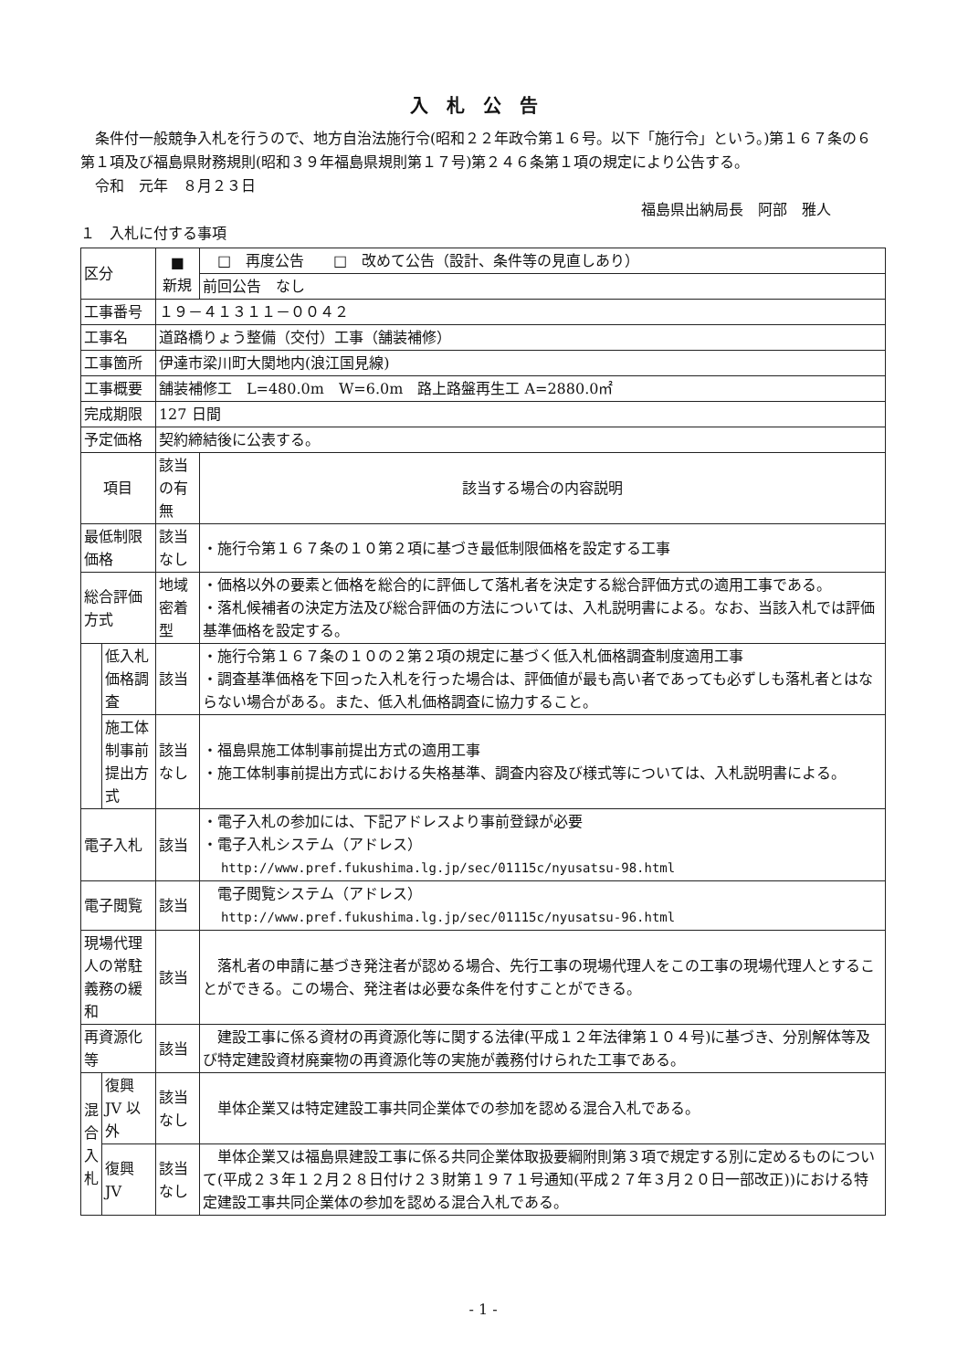入札公告
　条件付一般競争入札を行うので、地方自治法施行令(昭和２２年政令第１６号。以下「施行令」という。)第１６７条の６第１項及び福島県財務規則(昭和３９年福島県規則第１７号)第２４６条第１項の規定により公告する。
　令和　元年　８月２３日
福島県出納局長　阿部　雅人
１　入札に付する事項
| 区分 | | ■ 新規 | □ 再度公告 □ 改めて公告（設計、条件等の見直しあり） |
| | | | 前回公告 なし |
| 工事番号 | | １９－４１３１１－００４２ | |
| 工事名 | | 道路橋りょう整備（交付）工事（舗装補修） | |
| 工事箇所 | | 伊達市梁川町大関地内(浪江国見線) | |
| 工事概要 | | 舗装補修工 L=480.0m W=6.0m 路上路盤再生工 A=2880.0㎡ | |
| 完成期限 | | 127 日間 | |
| 予定価格 | | 契約締結後に公表する。 | |
| 項目 | | 該当の有無 | 該当する場合の内容説明 |
| 最低制限価格 | | 該当なし | ・施行令第１６７条の１０第２項に基づき最低制限価格を設定する工事 |
| 総合評価方式 | | 地域密着型 | ・価格以外の要素と価格を総合的に評価して落札者を決定する総合評価方式の適用工事である。 ・落札候補者の決定方法及び総合評価の方法については、入札説明書による。なお、当該入札では評価基準価格を設定する。 |
| | 低入札価格調査 | 該当 | ・施行令第１６７条の１０の２第２項の規定に基づく低入札価格調査制度適用工事 ・調査基準価格を下回った入札を行った場合は、評価値が最も高い者であっても必ずしも落札者とはならない場合がある。また、低入札価格調査に協力すること。 |
| | 施工体制事前提出方式 | 該当なし | ・福島県施工体制事前提出方式の適用工事 ・施工体制事前提出方式における失格基準、調査内容及び様式等については、入札説明書による。 |
| 電子入札 | | 該当 | ・電子入札の参加には、下記アドレスより事前登録が必要 ・電子入札システム（アドレス） http://www.pref.fukushima.lg.jp/sec/01115c/nyusatsu-98.html |
| 電子閲覧 | | 該当 | 電子閲覧システム（アドレス） http://www.pref.fukushima.lg.jp/sec/01115c/nyusatsu-96.html |
| 現場代理人の常駐義務の緩和 | | 該当 | 落札者の申請に基づき発注者が認める場合、先行工事の現場代理人をこの工事の現場代理人とすることができる。この場合、発注者は必要な条件を付すことができる。 |
| 再資源化等 | | 該当 | 建設工事に係る資材の再資源化等に関する法律(平成１２年法律第１０４号)に基づき、分別解体等及び特定建設資材廃棄物の再資源化等の実施が義務付けられた工事である。 |
| 混合入札 | 復興 JV 以外 | 該当なし | 単体企業又は特定建設工事共同企業体での参加を認める混合入札である。 |
| | 復興 JV | 該当なし | 単体企業又は福島県建設工事に係る共同企業体取扱要綱附則第３項で規定する別に定めるものについて(平成２３年１２月２８日付け２３財第１９７１号通知(平成２７年３月２０日一部改正))における特定建設工事共同企業体の参加を認める混合入札である。 |
- 1 -